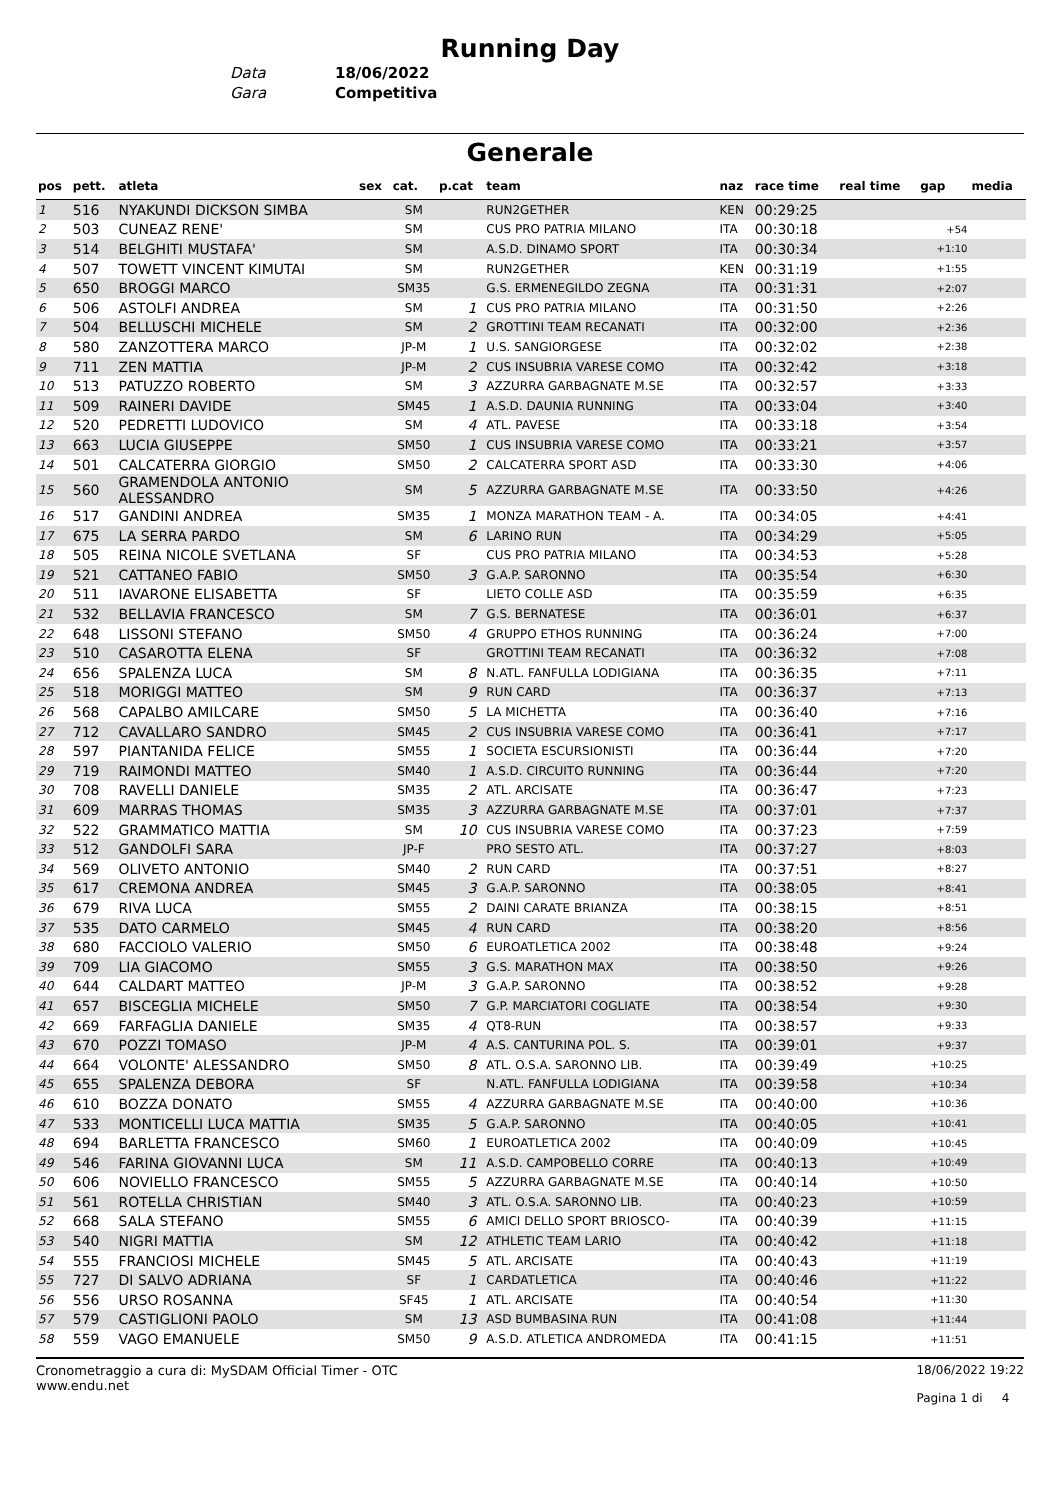Running Day
Data 18/06/2022
Gara Competitiva
Generale
| pos | pett. | atleta | sex | cat. | p.cat | team | naz | race time | real time | gap | media |
| --- | --- | --- | --- | --- | --- | --- | --- | --- | --- | --- | --- |
| 1 | 516 | NYAKUNDI DICKSON SIMBA | | SM | | RUN2GETHER | KEN | 00:29:25 | | | |
| 2 | 503 | CUNEAZ RENE' | | SM | | CUS PRO PATRIA MILANO | ITA | 00:30:18 | | +54 | |
| 3 | 514 | BELGHITI MUSTAFA' | | SM | | A.S.D. DINAMO SPORT | ITA | 00:30:34 | | +1:10 | |
| 4 | 507 | TOWETT VINCENT KIMUTAI | | SM | | RUN2GETHER | KEN | 00:31:19 | | +1:55 | |
| 5 | 650 | BROGGI MARCO | | SM35 | | G.S. ERMENEGILDO ZEGNA | ITA | 00:31:31 | | +2:07 | |
| 6 | 506 | ASTOLFI ANDREA | | SM | 1 | CUS PRO PATRIA MILANO | ITA | 00:31:50 | | +2:26 | |
| 7 | 504 | BELLUSCHI MICHELE | | SM | 2 | GROTTINI TEAM RECANATI | ITA | 00:32:00 | | +2:36 | |
| 8 | 580 | ZANZOTTERA MARCO | | JP-M | 1 | U.S. SANGIORGESE | ITA | 00:32:02 | | +2:38 | |
| 9 | 711 | ZEN MATTIA | | JP-M | 2 | CUS INSUBRIA VARESE COMO | ITA | 00:32:42 | | +3:18 | |
| 10 | 513 | PATUZZO ROBERTO | | SM | 3 | AZZURRA GARBAGNATE M.SE | ITA | 00:32:57 | | +3:33 | |
| 11 | 509 | RAINERI DAVIDE | | SM45 | 1 | A.S.D. DAUNIA RUNNING | ITA | 00:33:04 | | +3:40 | |
| 12 | 520 | PEDRETTI LUDOVICO | | SM | 4 | ATL. PAVESE | ITA | 00:33:18 | | +3:54 | |
| 13 | 663 | LUCIA GIUSEPPE | | SM50 | 1 | CUS INSUBRIA VARESE COMO | ITA | 00:33:21 | | +3:57 | |
| 14 | 501 | CALCATERRA GIORGIO | | SM50 | 2 | CALCATERRA SPORT ASD | ITA | 00:33:30 | | +4:06 | |
| 15 | 560 | GRAMENDOLA ANTONIO ALESSANDRO | | SM | 5 | AZZURRA GARBAGNATE M.SE | ITA | 00:33:50 | | +4:26 | |
| 16 | 517 | GANDINI ANDREA | | SM35 | 1 | MONZA MARATHON TEAM - A. | ITA | 00:34:05 | | +4:41 | |
| 17 | 675 | LA SERRA PARDO | | SM | 6 | LARINO RUN | ITA | 00:34:29 | | +5:05 | |
| 18 | 505 | REINA NICOLE SVETLANA | | SF | | CUS PRO PATRIA MILANO | ITA | 00:34:53 | | +5:28 | |
| 19 | 521 | CATTANEO FABIO | | SM50 | 3 | G.A.P. SARONNO | ITA | 00:35:54 | | +6:30 | |
| 20 | 511 | IAVARONE ELISABETTA | | SF | | LIETO COLLE ASD | ITA | 00:35:59 | | +6:35 | |
| 21 | 532 | BELLAVIA FRANCESCO | | SM | 7 | G.S. BERNATESE | ITA | 00:36:01 | | +6:37 | |
| 22 | 648 | LISSONI STEFANO | | SM50 | 4 | GRUPPO ETHOS RUNNING | ITA | 00:36:24 | | +7:00 | |
| 23 | 510 | CASAROTTA ELENA | | SF | | GROTTINI TEAM RECANATI | ITA | 00:36:32 | | +7:08 | |
| 24 | 656 | SPALENZA LUCA | | SM | 8 | N.ATL. FANFULLA LODIGIANA | ITA | 00:36:35 | | +7:11 | |
| 25 | 518 | MORIGGI MATTEO | | SM | 9 | RUN CARD | ITA | 00:36:37 | | +7:13 | |
| 26 | 568 | CAPALBO AMILCARE | | SM50 | 5 | LA MICHETTA | ITA | 00:36:40 | | +7:16 | |
| 27 | 712 | CAVALLARO SANDRO | | SM45 | 2 | CUS INSUBRIA VARESE COMO | ITA | 00:36:41 | | +7:17 | |
| 28 | 597 | PIANTANIDA FELICE | | SM55 | 1 | SOCIETA ESCURSIONISTI | ITA | 00:36:44 | | +7:20 | |
| 29 | 719 | RAIMONDI MATTEO | | SM40 | 1 | A.S.D. CIRCUITO RUNNING | ITA | 00:36:44 | | +7:20 | |
| 30 | 708 | RAVELLI DANIELE | | SM35 | 2 | ATL. ARCISATE | ITA | 00:36:47 | | +7:23 | |
| 31 | 609 | MARRAS THOMAS | | SM35 | 3 | AZZURRA GARBAGNATE M.SE | ITA | 00:37:01 | | +7:37 | |
| 32 | 522 | GRAMMATICO MATTIA | | SM | 10 | CUS INSUBRIA VARESE COMO | ITA | 00:37:23 | | +7:59 | |
| 33 | 512 | GANDOLFI SARA | | JP-F | | PRO SESTO ATL. | ITA | 00:37:27 | | +8:03 | |
| 34 | 569 | OLIVETO ANTONIO | | SM40 | 2 | RUN CARD | ITA | 00:37:51 | | +8:27 | |
| 35 | 617 | CREMONA ANDREA | | SM45 | 3 | G.A.P. SARONNO | ITA | 00:38:05 | | +8:41 | |
| 36 | 679 | RIVA LUCA | | SM55 | 2 | DAINI CARATE BRIANZA | ITA | 00:38:15 | | +8:51 | |
| 37 | 535 | DATO CARMELO | | SM45 | 4 | RUN CARD | ITA | 00:38:20 | | +8:56 | |
| 38 | 680 | FACCIOLO VALERIO | | SM50 | 6 | EUROATLETICA 2002 | ITA | 00:38:48 | | +9:24 | |
| 39 | 709 | LIA GIACOMO | | SM55 | 3 | G.S. MARATHON MAX | ITA | 00:38:50 | | +9:26 | |
| 40 | 644 | CALDART MATTEO | | JP-M | 3 | G.A.P. SARONNO | ITA | 00:38:52 | | +9:28 | |
| 41 | 657 | BISCEGLIA MICHELE | | SM50 | 7 | G.P. MARCIATORI COGLIATE | ITA | 00:38:54 | | +9:30 | |
| 42 | 669 | FARFAGLIA DANIELE | | SM35 | 4 | QT8-RUN | ITA | 00:38:57 | | +9:33 | |
| 43 | 670 | POZZI TOMASO | | JP-M | 4 | A.S. CANTURINA POL. S. | ITA | 00:39:01 | | +9:37 | |
| 44 | 664 | VOLONTE' ALESSANDRO | | SM50 | 8 | ATL. O.S.A. SARONNO LIB. | ITA | 00:39:49 | | +10:25 | |
| 45 | 655 | SPALENZA DEBORA | | SF | | N.ATL. FANFULLA LODIGIANA | ITA | 00:39:58 | | +10:34 | |
| 46 | 610 | BOZZA DONATO | | SM55 | 4 | AZZURRA GARBAGNATE M.SE | ITA | 00:40:00 | | +10:36 | |
| 47 | 533 | MONTICELLI LUCA MATTIA | | SM35 | 5 | G.A.P. SARONNO | ITA | 00:40:05 | | +10:41 | |
| 48 | 694 | BARLETTA FRANCESCO | | SM60 | 1 | EUROATLETICA 2002 | ITA | 00:40:09 | | +10:45 | |
| 49 | 546 | FARINA GIOVANNI LUCA | | SM | 11 | A.S.D. CAMPOBELLO CORRE | ITA | 00:40:13 | | +10:49 | |
| 50 | 606 | NOVIELLO FRANCESCO | | SM55 | 5 | AZZURRA GARBAGNATE M.SE | ITA | 00:40:14 | | +10:50 | |
| 51 | 561 | ROTELLA CHRISTIAN | | SM40 | 3 | ATL. O.S.A. SARONNO LIB. | ITA | 00:40:23 | | +10:59 | |
| 52 | 668 | SALA STEFANO | | SM55 | 6 | AMICI DELLO SPORT BRIOSCO- | ITA | 00:40:39 | | +11:15 | |
| 53 | 540 | NIGRI MATTIA | | SM | 12 | ATHLETIC TEAM LARIO | ITA | 00:40:42 | | +11:18 | |
| 54 | 555 | FRANCIOSI MICHELE | | SM45 | 5 | ATL. ARCISATE | ITA | 00:40:43 | | +11:19 | |
| 55 | 727 | DI SALVO ADRIANA | | SF | 1 | CARDATLETICA | ITA | 00:40:46 | | +11:22 | |
| 56 | 556 | URSO ROSANNA | | SF45 | 1 | ATL. ARCISATE | ITA | 00:40:54 | | +11:30 | |
| 57 | 579 | CASTIGLIONI PAOLO | | SM | 13 | ASD BUMBASINA RUN | ITA | 00:41:08 | | +11:44 | |
| 58 | 559 | VAGO EMANUELE | | SM50 | 9 | A.S.D. ATLETICA ANDROMEDA | ITA | 00:41:15 | | +11:51 | |
Cronometraggio a cura di: MySDAM Official Timer - OTC
www.endu.net
18/06/2022 19:22
Pagina 1 di 4